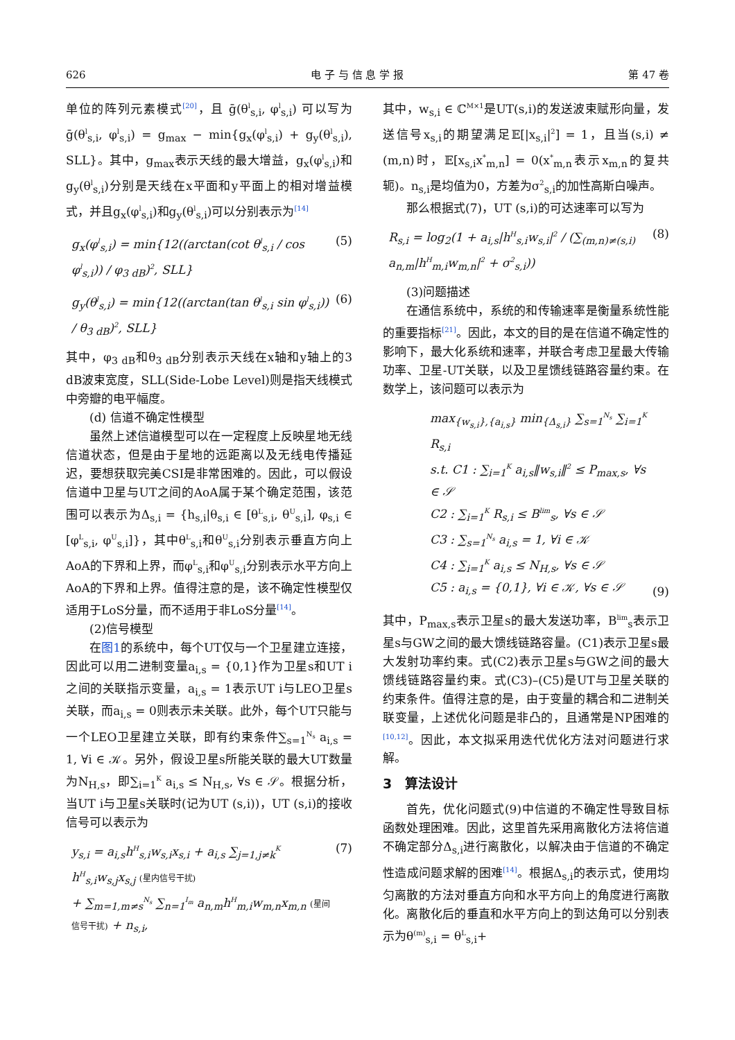626 电 子 与 信 息 学 报 第 47 卷
单位的阵列元素模式<sup>[20]</sup>，且 ḡ(θ<sup>l</sup><sub>s,i</sub>, φ<sup>l</sup><sub>s,i</sub>) 可以写为 ḡ(θ<sup>l</sup><sub>s,i</sub>, φ<sup>l</sup><sub>s,i</sub>) = g<sub>max</sub> − min{g<sub>x</sub>(φ<sup>l</sup><sub>s,i</sub>) + g<sub>y</sub>(θ<sup>l</sup><sub>s,i</sub>), SLL}。其中，g<sub>max</sub>表示天线的最大增益，g<sub>x</sub>(φ<sup>l</sup><sub>s,i</sub>)和g<sub>y</sub>(θ<sup>l</sup><sub>s,i</sub>)分别是天线在x平面和y平面上的相对增益模式，并且g<sub>x</sub>(φ<sup>l</sup><sub>s,i</sub>)和g<sub>y</sub>(θ<sup>l</sup><sub>s,i</sub>)可以分别表示为<sup>[14]</sup>
g<sub>x</sub>(φ<sup>l</sup><sub>s,i</sub>) = min{12((arctan(cot θ<sup>l</sup><sub>s,i</sub> / cos φ<sup>l</sup><sub>s,i</sub>)) / φ<sub>3 dB</sub>)<sup>2</sup>, SLL} (5)
g<sub>y</sub>(θ<sup>l</sup><sub>s,i</sub>) = min{12((arctan(tan θ<sup>l</sup><sub>s,i</sub> sin φ<sup>l</sup><sub>s,i</sub>)) / θ<sub>3 dB</sub>)<sup>2</sup>, SLL} (6)
其中，φ<sub>3 dB</sub>和θ<sub>3 dB</sub>分别表示天线在x轴和y轴上的3 dB波束宽度，SLL(Side-Lobe Level)则是指天线模式中旁瓣的电平幅度。
(d) 信道不确定性模型
虽然上述信道模型可以在一定程度上反映星地无线信道状态，但是由于星地的远距离以及无线电传播延迟，要想获取完美CSI是非常困难的。因此，可以假设信道中卫星与UT之间的AoA属于某个确定范围，该范围可以表示为Δ<sub>s,i</sub> = {h<sub>s,i</sub>|θ<sub>s,i</sub> ∈ [θ<sup>L</sup><sub>s,i</sub>, θ<sup>U</sup><sub>s,i</sub>], φ<sub>s,i</sub> ∈ [φ<sup>L</sup><sub>s,i</sub>, φ<sup>U</sup><sub>s,i</sub>]}，其中θ<sup>L</sup><sub>s,i</sub>和θ<sup>U</sup><sub>s,i</sub>分别表示垂直方向上AoA的下界和上界，而φ<sup>L</sup><sub>s,i</sub>和φ<sup>U</sup><sub>s,i</sub>分别表示水平方向上AoA的下界和上界。值得注意的是，该不确定性模型仅适用于LoS分量，而不适用于非LoS分量<sup>[14]</sup>。
(2)信号模型
在图1的系统中，每个UT仅与一个卫星建立连接，因此可以用二进制变量a<sub>i,s</sub> = {0,1}作为卫星s和UT i之间的关联指示变量，a<sub>i,s</sub> = 1表示UT i与LEO卫星s关联，而a<sub>i,s</sub> = 0则表示未关联。此外，每个UT只能与一个LEO卫星建立关联，即有约束条件∑<sub>s=1</sub><sup>N<sub>s</sub></sup> a<sub>i,s</sub> = 1, ∀i ∈ 𝒦。另外，假设卫星s所能关联的最大UT数量为N<sub>H,s</sub>，即∑<sub>i=1</sub><sup>K</sup> a<sub>i,s</sub> ≤ N<sub>H,s</sub>, ∀s ∈ 𝒮。根据分析，当UT i与卫星s关联时(记为UT (s,i))，UT (s,i)的接收信号可以表示为
y<sub>s,i</sub> = a<sub>i,s</sub>h<sup>H</sup><sub>s,i</sub>w<sub>s,i</sub>x<sub>s,i</sub> + a<sub>i,s</sub> ∑<sub>j=1,j≠k</sub><sup>K</sup> h<sup>H</sup><sub>s,i</sub>w<sub>s,j</sub>x<sub>s,j</sub> (星内信号干扰)
+ ∑<sub>m=1,m≠s</sub><sup>N<sub>s</sub></sup> ∑<sub>n=1</sub><sup>I<sub>m</sub></sup> a<sub>n,m</sub>h<sup>H</sup><sub>m,i</sub>w<sub>m,n</sub>x<sub>m,n</sub> (星间信号干扰) + n<sub>s,i</sub>, (7)
其中，w<sub>s,i</sub> ∈ ℂ<sup>M×1</sup>是UT(s,i)的发送波束赋形向量，发送信号x<sub>s,i</sub>的期望满足𝔼[|x<sub>s,i</sub>|<sup>2</sup>] = 1，且当(s,i) ≠ (m,n)时，𝔼[x<sub>s,i</sub>x<sup>*</sup><sub>m,n</sub>] = 0(x<sup>*</sup><sub>m,n</sub>表示x<sub>m,n</sub>的复共轭)。n<sub>s,i</sub>是均值为0，方差为σ<sup>2</sup><sub>s,i</sub>的加性高斯白噪声。
那么根据式(7)，UT (s,i)的可达速率可以写为
R<sub>s,i</sub> = log<sub>2</sub>(1 + a<sub>i,s</sub>|h<sup>H</sup><sub>s,i</sub>w<sub>s,i</sub>|<sup>2</sup> / (∑<sub>(m,n)≠(s,i)</sub> a<sub>n,m</sub>|h<sup>H</sup><sub>m,i</sub>w<sub>m,n</sub>|<sup>2</sup> + σ<sup>2</sup><sub>s,i</sub>)) (8)
(3)问题描述
在通信系统中，系统的和传输速率是衡量系统性能的重要指标<sup>[21]</sup>。因此，本文的目的是在信道不确定性的影响下，最大化系统和速率，并联合考虑卫星最大传输功率、卫星-UT关联，以及卫星馈线链路容量约束。在数学上，该问题可以表示为
max<sub>{w<sub>s,i</sub>},{a<sub>i,s</sub>}</sub> min<sub>{Δ<sub>s,i</sub>}</sub> ∑<sub>s=1</sub><sup>N<sub>s</sub></sup> ∑<sub>i=1</sub><sup>K</sup> R<sub>s,i</sub>
s.t. C1 : ∑<sub>i=1</sub><sup>K</sup> a<sub>i,s</sub>‖w<sub>s,i</sub>‖<sup>2</sup> ≤ P<sub>max,s</sub>, ∀s ∈ 𝒮
C2 : ∑<sub>i=1</sub><sup>K</sup> R<sub>s,i</sub> ≤ B<sup>lim</sup><sub>s</sub>, ∀s ∈ 𝒮
C3 : ∑<sub>s=1</sub><sup>N<sub>s</sub></sup> a<sub>i,s</sub> = 1, ∀i ∈ 𝒦
C4 : ∑<sub>i=1</sub><sup>K</sup> a<sub>i,s</sub> ≤ N<sub>H,s</sub>, ∀s ∈ 𝒮
C5 : a<sub>i,s</sub> = {0,1}, ∀i ∈ 𝒦, ∀s ∈ 𝒮 (9)
其中，P<sub>max,s</sub>表示卫星s的最大发送功率，B<sup>lim</sup><sub>s</sub>表示卫星s与GW之间的最大馈线链路容量。(C1)表示卫星s最大发射功率约束。式(C2)表示卫星s与GW之间的最大馈线链路容量约束。式(C3)–(C5)是UT与卫星关联的约束条件。值得注意的是，由于变量的耦合和二进制关联变量，上述优化问题是非凸的，且通常是NP困难的<sup>[10,12]</sup>。因此，本文拟采用迭代优化方法对问题进行求解。
3　算法设计
首先，优化问题式(9)中信道的不确定性导致目标函数处理困难。因此，这里首先采用离散化方法将信道不确定部分Δ<sub>s,i</sub>进行离散化，以解决由于信道的不确定性造成问题求解的困难<sup>[14]</sup>。根据Δ<sub>s,i</sub>的表示式，使用均匀离散的方法对垂直方向和水平方向上的角度进行离散化。离散化后的垂直和水平方向上的到达角可以分别表示为θ<sup>(m)</sup><sub>s,i</sub> = θ<sup>L</sup><sub>s,i</sub>+